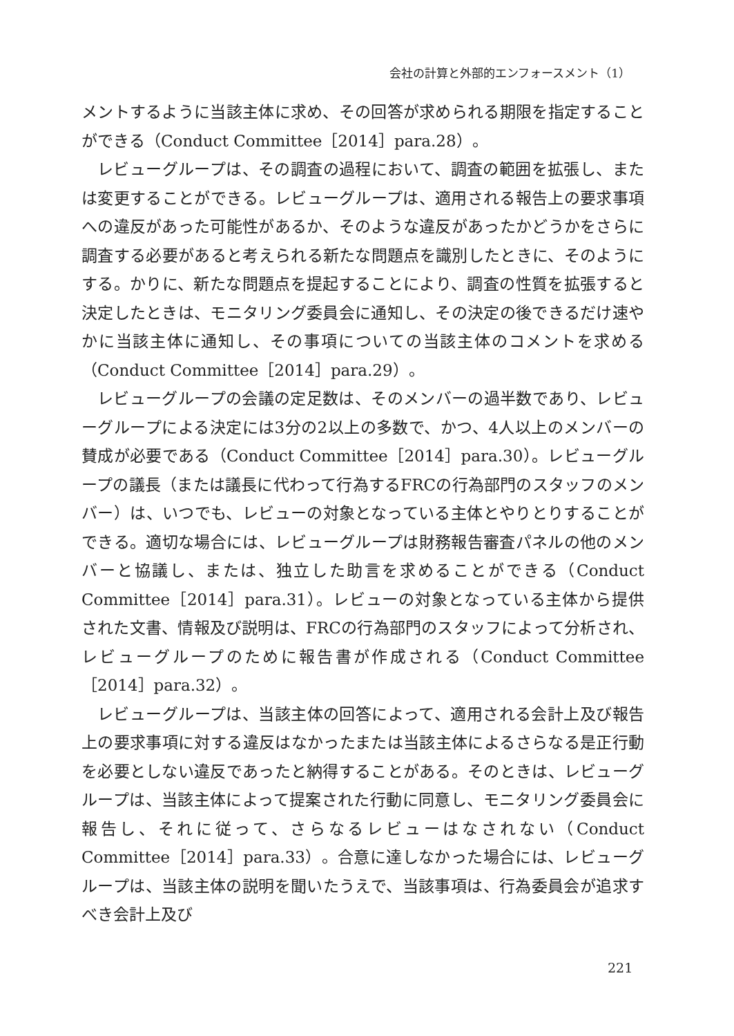会社の計算と外部的エンフォースメント（1）
メントするように当該主体に求め、その回答が求められる期限を指定することができる（Conduct Committee［2014］para.28）。
レビューグループは、その調査の過程において、調査の範囲を拡張し、または変更することができる。レビューグループは、適用される報告上の要求事項への違反があった可能性があるか、そのような違反があったかどうかをさらに調査する必要があると考えられる新たな問題点を識別したときに、そのようにする。かりに、新たな問題点を提起することにより、調査の性質を拡張すると決定したときは、モニタリング委員会に通知し、その決定の後できるだけ速やかに当該主体に通知し、その事項についての当該主体のコメントを求める（Conduct Committee［2014］para.29）。
レビューグループの会議の定足数は、そのメンバーの過半数であり、レビューグループによる決定には3分の2以上の多数で、かつ、4人以上のメンバーの賛成が必要である（Conduct Committee［2014］para.30）。レビューグループの議長（または議長に代わって行為するFRCの行為部門のスタッフのメンバー）は、いつでも、レビューの対象となっている主体とやりとりすることができる。適切な場合には、レビューグループは財務報告審査パネルの他のメンバーと協議し、または、独立した助言を求めることができる（Conduct Committee［2014］para.31）。レビューの対象となっている主体から提供された文書、情報及び説明は、FRCの行為部門のスタッフによって分析され、レビューグループのために報告書が作成される（Conduct Committee［2014］para.32）。
レビューグループは、当該主体の回答によって、適用される会計上及び報告上の要求事項に対する違反はなかったまたは当該主体によるさらなる是正行動を必要としない違反であったと納得することがある。そのときは、レビューグループは、当該主体によって提案された行動に同意し、モニタリング委員会に報告し、それに従って、さらなるレビューはなされない（Conduct Committee［2014］para.33）。合意に達しなかった場合には、レビューグループは、当該主体の説明を聞いたうえで、当該事項は、行為委員会が追求すべき会計上及び
221